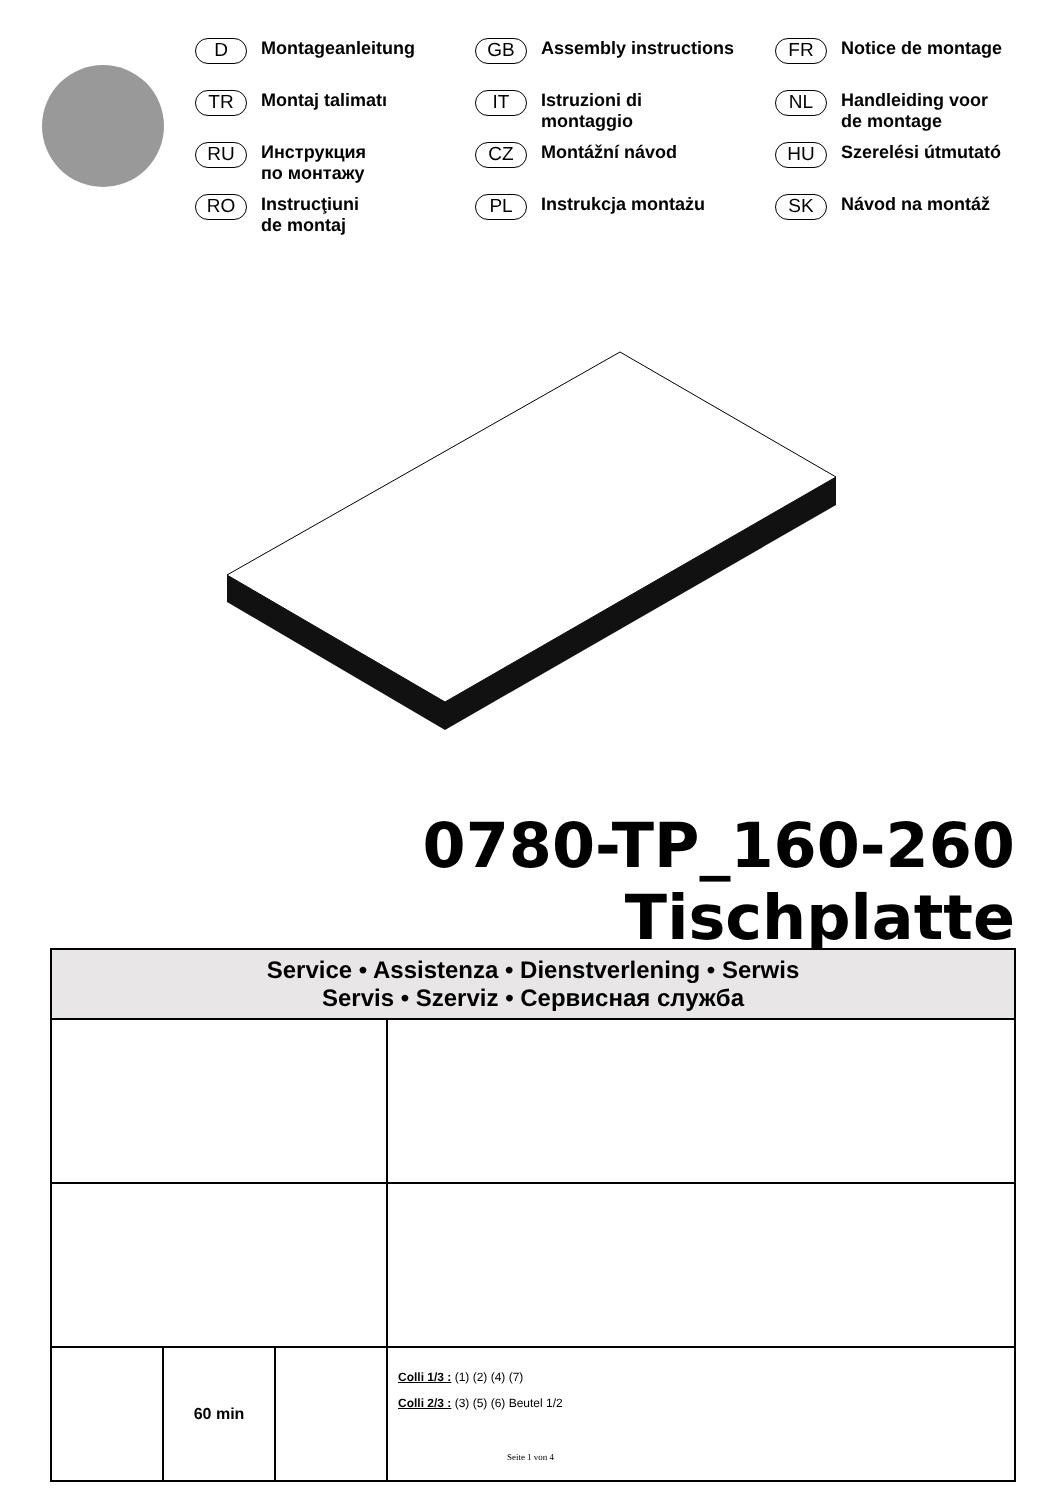D Montageanleitung
GB Assembly instructions
FR Notice de montage
TR Montaj talimatı
IT Istruzioni di
montaggio
NL Handleiding voor
de montage
RU Инструкция
по монтажу
CZ Montážní návod
HU Szerelési útmutató
RO Instrucţiuni
de montaj
PL Instrukcja montażu
SK Návod na montáž
0780-TP_160-260
Tischplatte
| Service • Assistenza • Dienstverlening • Serwis Servis • Szerviz • Сервисная служба | | | |
| | 60 min | | Colli 1/3 : (1) (2) (4) (7) Colli 2/3 : (3) (5) (6) Beutel 1/2 |
Seite 1 von 4